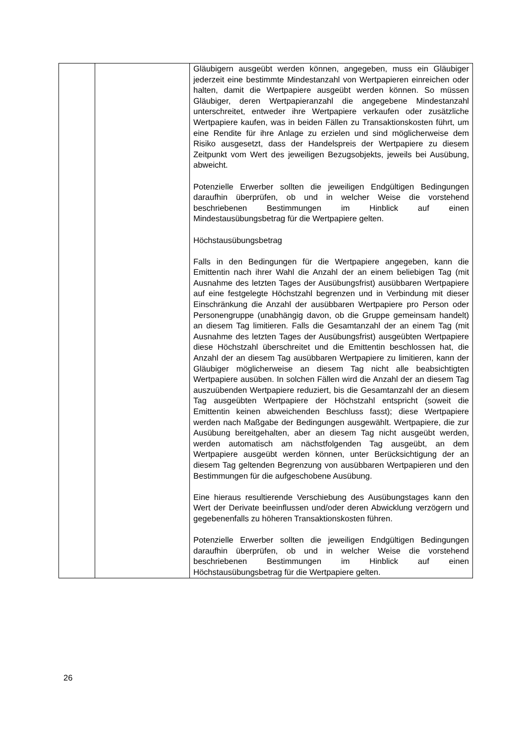| | | Gläubigern ausgeübt werden können, angegeben, muss ein Gläubiger jederzeit eine bestimmte Mindestanzahl von Wertpapieren einreichen oder halten, damit die Wertpapiere ausgeübt werden können. So müssen Gläubiger, deren Wertpapieranzahl die angegebene Mindestanzahl unterschreitet, entweder ihre Wertpapiere verkaufen oder zusätzliche Wertpapiere kaufen, was in beiden Fällen zu Transaktionskosten führt, um eine Rendite für ihre Anlage zu erzielen und sind möglicherweise dem Risiko ausgesetzt, dass der Handelspreis der Wertpapiere zu diesem Zeitpunkt vom Wert des jeweiligen Bezugsobjekts, jeweils bei Ausübung, abweicht. Potenzielle Erwerber sollten die jeweiligen Endgültigen Bedingungen daraufhin überprüfen, ob und in welcher Weise die vorstehend beschriebenen Bestimmungen im Hinblick auf einen Mindestausübungsbetrag für die Wertpapiere gelten. Höchstausübungsbetrag Falls in den Bedingungen für die Wertpapiere angegeben, kann die Emittentin nach ihrer Wahl die Anzahl der an einem beliebigen Tag (mit Ausnahme des letzten Tages der Ausübungsfrist) ausübbaren Wertpapiere auf eine festgelegte Höchstzahl begrenzen und in Verbindung mit dieser Einschränkung die Anzahl der ausübbaren Wertpapiere pro Person oder Personengruppe (unabhängig davon, ob die Gruppe gemeinsam handelt) an diesem Tag limitieren. Falls die Gesamtanzahl der an einem Tag (mit Ausnahme des letzten Tages der Ausübungsfrist) ausgeübten Wertpapiere diese Höchstzahl überschreitet und die Emittentin beschlossen hat, die Anzahl der an diesem Tag ausübbaren Wertpapiere zu limitieren, kann der Gläubiger möglicherweise an diesem Tag nicht alle beabsichtigten Wertpapiere ausüben. In solchen Fällen wird die Anzahl der an diesem Tag auszuübenden Wertpapiere reduziert, bis die Gesamtanzahl der an diesem Tag ausgeübten Wertpapiere der Höchstzahl entspricht (soweit die Emittentin keinen abweichenden Beschluss fasst); diese Wertpapiere werden nach Maßgabe der Bedingungen ausgewählt. Wertpapiere, die zur Ausübung bereitgehalten, aber an diesem Tag nicht ausgeübt werden, werden automatisch am nächstfolgenden Tag ausgeübt, an dem Wertpapiere ausgeübt werden können, unter Berücksichtigung der an diesem Tag geltenden Begrenzung von ausübbaren Wertpapieren und den Bestimmungen für die aufgeschobene Ausübung. Eine hieraus resultierende Verschiebung des Ausübungstages kann den Wert der Derivate beeinflussen und/oder deren Abwicklung verzögern und gegebenenfalls zu höheren Transaktionskosten führen. Potenzielle Erwerber sollten die jeweiligen Endgültigen Bedingungen daraufhin überprüfen, ob und in welcher Weise die vorstehend beschriebenen Bestimmungen im Hinblick auf einen Höchstausübungsbetrag für die Wertpapiere gelten. |
26